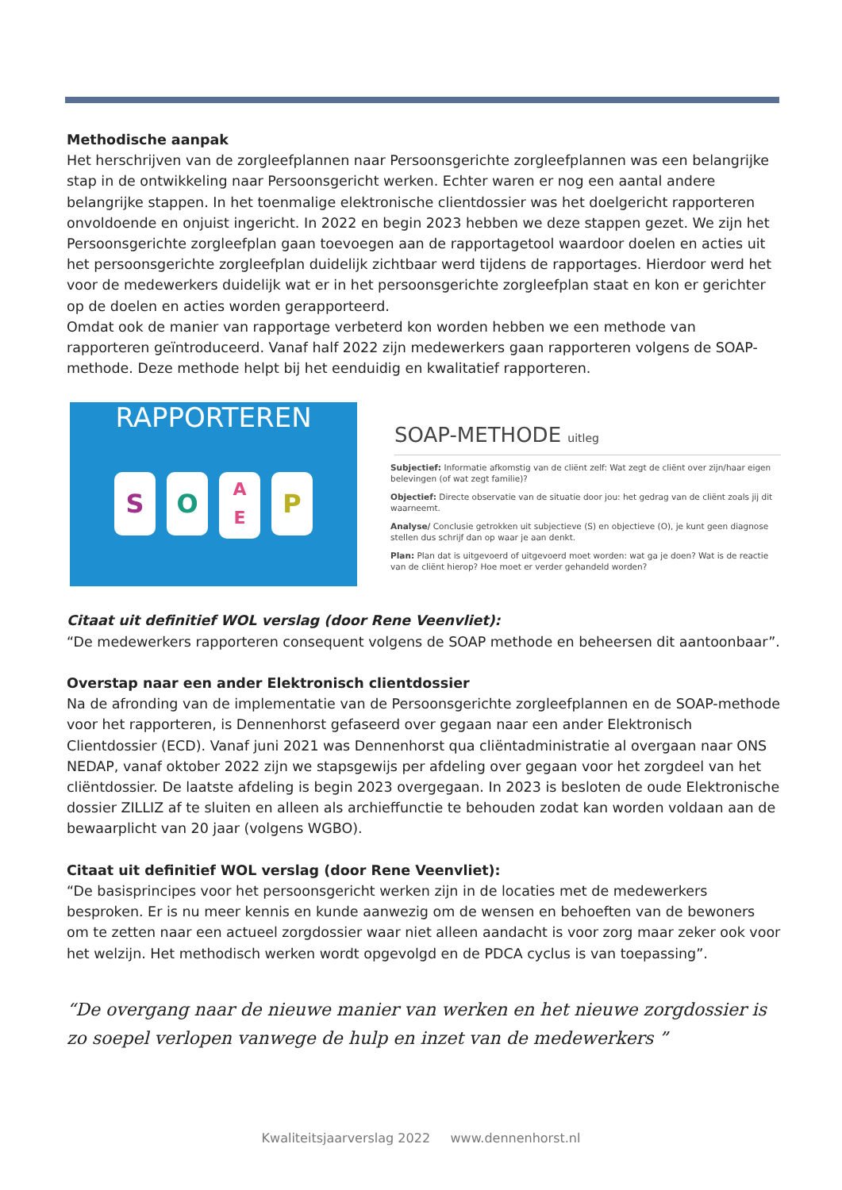Methodische aanpak
Het herschrijven van de zorgleefplannen naar Persoonsgerichte zorgleefplannen was een belangrijke stap in de ontwikkeling naar Persoonsgericht werken. Echter waren er nog een aantal andere belangrijke stappen. In het toenmalige elektronische clientdossier was het doelgericht rapporteren onvoldoende en onjuist ingericht. In 2022 en begin 2023 hebben we deze stappen gezet. We zijn het Persoonsgerichte zorgleefplan gaan toevoegen aan de rapportagetool waardoor doelen en acties uit het persoonsgerichte zorgleefplan duidelijk zichtbaar werd tijdens de rapportages. Hierdoor werd het voor de medewerkers duidelijk wat er in het persoonsgerichte zorgleefplan staat en kon er gerichter op de doelen en acties worden gerapporteerd.
Omdat ook de manier van rapportage verbeterd kon worden hebben we een methode van rapporteren geïntroduceerd. Vanaf half 2022 zijn medewerkers gaan rapporteren volgens de SOAP-methode. Deze methode helpt bij het eenduidig en kwalitatief rapporteren.
RAPPORTEREN
S O
A
E
P
SOAP-METHODE uitleg
Subjectief: Informatie afkomstig van de cliënt zelf: Wat zegt de cliënt over zijn/haar eigen belevingen (of wat zegt familie)?
Objectief: Directe observatie van de situatie door jou: het gedrag van de cliënt zoals jij dit waarneemt.
Analyse/ Conclusie getrokken uit subjectieve (S) en objectieve (O), je kunt geen diagnose stellen dus schrijf dan op waar je aan denkt.
Plan: Plan dat is uitgevoerd of uitgevoerd moet worden: wat ga je doen? Wat is de reactie van de cliënt hierop? Hoe moet er verder gehandeld worden?
Citaat uit definitief WOL verslag (door Rene Veenvliet):
“De medewerkers rapporteren consequent volgens de SOAP methode en beheersen dit aantoonbaar”.
Overstap naar een ander Elektronisch clientdossier
Na de afronding van de implementatie van de Persoonsgerichte zorgleefplannen en de SOAP-methode voor het rapporteren, is Dennenhorst gefaseerd over gegaan naar een ander Elektronisch Clientdossier (ECD). Vanaf juni 2021 was Dennenhorst qua cliëntadministratie al overgaan naar ONS NEDAP, vanaf oktober 2022 zijn we stapsgewijs per afdeling over gegaan voor het zorgdeel van het cliëntdossier. De laatste afdeling is begin 2023 overgegaan. In 2023 is besloten de oude Elektronische dossier ZILLIZ af te sluiten en alleen als archieffunctie te behouden zodat kan worden voldaan aan de bewaarplicht van 20 jaar (volgens WGBO).
Citaat uit definitief WOL verslag (door Rene Veenvliet):
“De basisprincipes voor het persoonsgericht werken zijn in de locaties met de medewerkers besproken. Er is nu meer kennis en kunde aanwezig om de wensen en behoeften van de bewoners om te zetten naar een actueel zorgdossier waar niet alleen aandacht is voor zorg maar zeker ook voor het welzijn. Het methodisch werken wordt opgevolgd en de PDCA cyclus is van toepassing”.
“De overgang naar de nieuwe manier van werken en het nieuwe zorgdossier is zo soepel verlopen vanwege de hulp en inzet van de medewerkers ”
Kwaliteitsjaarverslag 2022 www.dennenhorst.nl